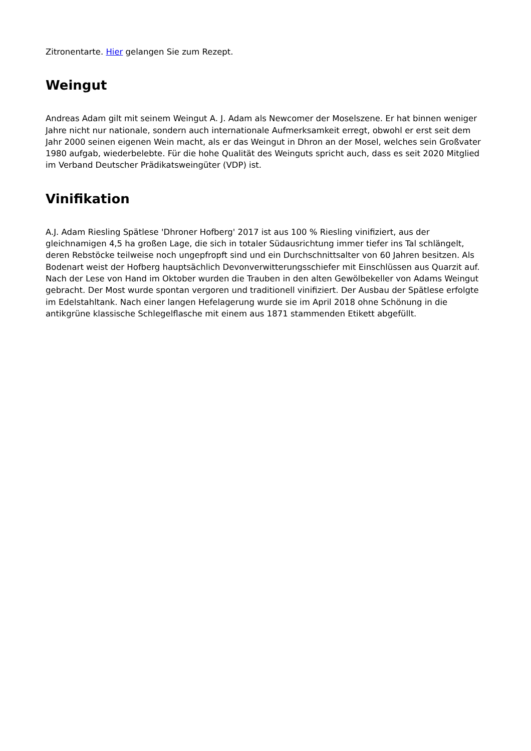Zitronentarte. Hier gelangen Sie zum Rezept.
Weingut
Andreas Adam gilt mit seinem Weingut A. J. Adam als Newcomer der Moselszene. Er hat binnen weniger Jahre nicht nur nationale, sondern auch internationale Aufmerksamkeit erregt, obwohl er erst seit dem Jahr 2000 seinen eigenen Wein macht, als er das Weingut in Dhron an der Mosel, welches sein Großvater 1980 aufgab, wiederbelebte. Für die hohe Qualität des Weinguts spricht auch, dass es seit 2020 Mitglied im Verband Deutscher Prädikatsweingüter (VDP) ist.
Vinifikation
A.J. Adam Riesling Spätlese 'Dhroner Hofberg' 2017 ist aus 100 % Riesling vinifiziert, aus der gleichnamigen 4,5 ha großen Lage, die sich in totaler Südausrichtung immer tiefer ins Tal schlängelt, deren Rebstöcke teilweise noch ungepfropft sind und ein Durchschnittsalter von 60 Jahren besitzen. Als Bodenart weist der Hofberg hauptsächlich Devonverwitterungsschiefer mit Einschlüssen aus Quarzit auf. Nach der Lese von Hand im Oktober wurden die Trauben in den alten Gewölbekeller von Adams Weingut gebracht. Der Most wurde spontan vergoren und traditionell vinifiziert. Der Ausbau der Spätlese erfolgte im Edelstahltank. Nach einer langen Hefelagerung wurde sie im April 2018 ohne Schönung in die antikgrüne klassische Schlegelflasche mit einem aus 1871 stammenden Etikett abgefüllt.